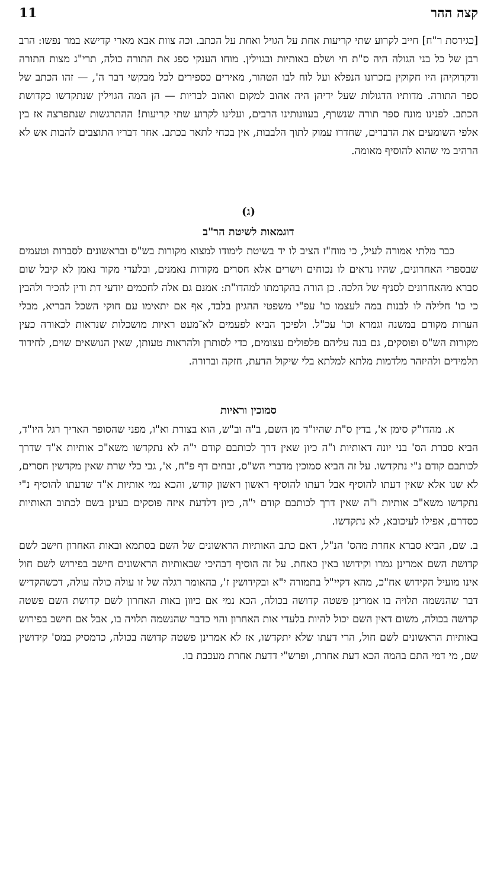קצה ההר 11
[כגירסת ר"ח] חייב לקרוע שתי קריעות אחת על הגויל ואחת על הכתב. וכה צוות אבא מארי קדישא במר נפשו: הרב רבן של כל בני הגולה היה ס"ת חי ושלם באותיות ובגוילין. מוחו הענקי ספג את התורה כולה, תרי"ג מצות התורה ודקדוקיהן היו חקוקין בזכרונו הנפלא ועל לוח לבו הטהור, מאירים כספירים לכל מבקשי דבר ה', — זהו הכתב של ספר התורה. מדותיו הדגולות שעל ידיהן היה אהוב למקום ואהוב לבריות — הן המה הגוילין שנתקדשו כקדושת הכתב. לפנינו מונח ספר תורה שנשרף, בעוונותינו הרבים, ועלינו לקרוע שתי קריעות! ההתרגשות שנתפרצה אז בין אלפי השומעים את הדברים, שחדרו עמוק לתוך הלבבות, אין בכחי לתאר בכתב. אחר דבריו התוצבים להבות אש לא הרהיב מי שהוא להוסיף מאומה.
(ג)
דוגמאות לשיטת הר"ב
כבר מלתי אמורה לעיל, כי מוח"ז הציב לו יד בשיטת לימודו למצוא מקורות בש"ס ובראשונים לסברות וטעמים שבספרי האחרונים, שהיו נראים לו נכוחים וישרים אלא חסרים מקורות נאמנים, ובלעדי מקור נאמן לא קיבל שום סברא מהאחרונים לסניף של הלכה. כן הורה בהקדמתו למהדו"ת: אמנם גם אלה לחכמים יודעי דת ודין להכיר ולהבין כי כו' חלילה לו לבנות במה לעצמו כו' עפ"י משפטי ההגיון בלבד, אף אם יתאימו עם חוקי השכל הבריא, מבלי הערות מקורם במשנה וגמרא וכו' עכ"ל. ולפיכך הביא לפעמים לא־מעט ראיות מושכלות שנראות לכאורה כעין מקורות הש"ס ופוסקים, גם בנה עליהם פלפולים עצומים, כדי לסותרן ולהראות טעותן, שאין הנושאים שוים, לחידוד תלמידים ולהיזהר מלדמות מלתא למלתא בלי שיקול הדעת, חזקה וברורה.
סמוכין וראיות
א. מהדו"ק סימן א', בדין ס"ת שהיו"ד מן השם, ב"ה וב"ש, הוא בצורת וא"ו, מפני שהסופר האריך רגל היו"ד, הביא סברת הס' בני יונה דאותיות ו"ה כיון שאין דרך לכותבם קודם י"ה לא נתקדשו משא"כ אותיות א"ד שדרך לכותבם קודם נ"י נתקדשו. על זה הביא סמוכין מדברי הש"ס, זבחים דף פ"ח, א', גבי כלי שרת שאין מקדשין חסרים, לא שנו אלא שאין דעתו להוסיף אבל דעתו להוסיף ראשון ראשון קודש, והכא נמי אותיות א"ד שדעתו להוסיף נ"י נתקדשו משא"כ אותיות ו"ה שאין דרך לכותבם קודם י"ה, כיון דלדעת איזה פוסקים בעינן בשם לכתוב האותיות כסדרם, אפילו לעיכובא, לא נתקדשו.
ב. שם, הביא סברא אחרת מהס' הנ"ל, דאם כתב האותיות הראשונים של השם בסתמא ובאות האחרון חישב לשם קדושת השם אמרינן גמרו וקידושו באין כאחת. על זה הוסיף דבהיכי שבאותיות הראשונים חישב בפירוש לשם חול אינו מועיל הקידוש אח"כ, מהא דקיי"ל בתמורה י"א ובקידושין ז', בהאומר רגלה של זו עולה כולה עולה, דכשהקדיש דבר שהנשמה תלויה בו אמרינן פשטה קדושה בכולה, הכא נמי אם כיוון באות האחרון לשם קדושת השם פשטה קדושה בכולה, משום דאין השם יכול להיות בלעדי אות האחרון והוי כדבר שהנשמה תלויה בו, אבל אם חישב בפירוש באותיות הראשונים לשם חול, הרי דעתו שלא יתקדשו, אז לא אמרינן פשטה קדושה בכולה, כדמסיק במס' קידושין שם, מי דמי התם בהמה הכא דעת אחרת, ופרש"י דדעת אחרת מעכבת בו.